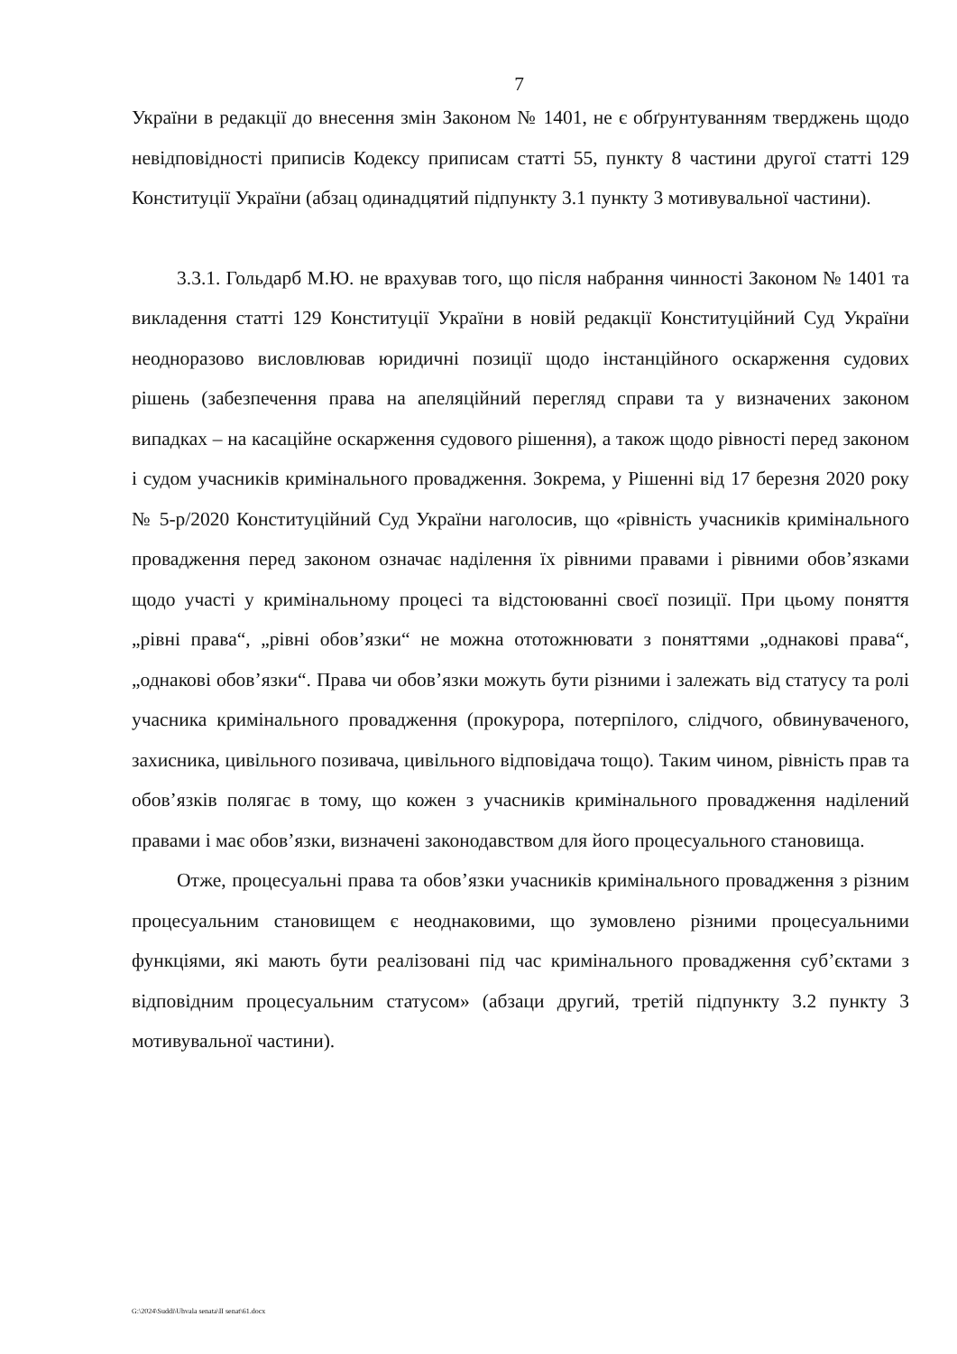7
України в редакції до внесення змін Законом № 1401, не є обґрунтуванням тверджень щодо невідповідності приписів Кодексу приписам статті 55, пункту 8 частини другої статті 129 Конституції України (абзац одинадцятий підпункту 3.1 пункту 3 мотивувальної частини).
3.3.1. Гольдарб М.Ю. не врахував того, що після набрання чинності Законом № 1401 та викладення статті 129 Конституції України в новій редакції Конституційний Суд України неодноразово висловлював юридичні позиції щодо інстанційного оскарження судових рішень (забезпечення права на апеляційний перегляд справи та у визначених законом випадках – на касаційне оскарження судового рішення), а також щодо рівності перед законом і судом учасників кримінального провадження. Зокрема, у Рішенні від 17 березня 2020 року № 5-р/2020 Конституційний Суд України наголосив, що «рівність учасників кримінального провадження перед законом означає наділення їх рівними правами і рівними обов’язками щодо участі у кримінальному процесі та відстоюванні своєї позиції. При цьому поняття „рівні права“, „рівні обов’язки“ не можна ототожнювати з поняттями „однакові права“, „однакові обов’язки“. Права чи обов’язки можуть бути різними і залежать від статусу та ролі учасника кримінального провадження (прокурора, потерпілого, слідчого, обвинуваченого, захисника, цивільного позивача, цивільного відповідача тощо). Таким чином, рівність прав та обов’язків полягає в тому, що кожен з учасників кримінального провадження наділений правами і має обов’язки, визначені законодавством для його процесуального становища.
Отже, процесуальні права та обов’язки учасників кримінального провадження з різним процесуальним становищем є неоднаковими, що зумовлено різними процесуальними функціями, які мають бути реалізовані під час кримінального провадження суб’єктами з відповідним процесуальним статусом» (абзаци другий, третій підпункту 3.2 пункту 3 мотивувальної частини).
G:\2024\Suddi\Uhvala senata\II senat\61.docx